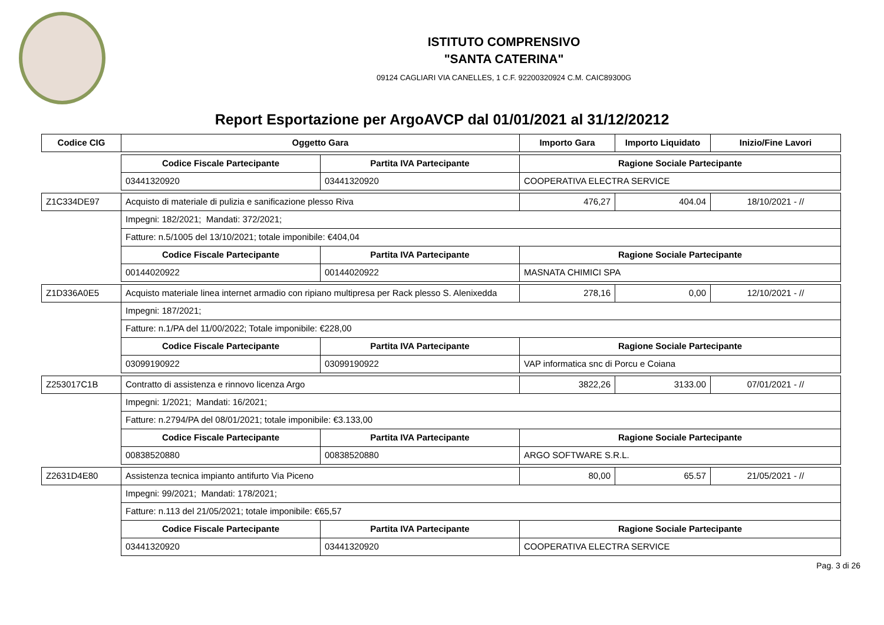ISTITUTO COMPRENSIVO
"SANTA CATERINA"
09124 CAGLIARI VIA CANELLES, 1 C.F. 92200320924 C.M. CAIC89300G
Report Esportazione per ArgoAVCP dal 01/01/2021 al 31/12/20212
| Codice CIG | Oggetto Gara | | Importo Gara | Importo Liquidato | Inizio/Fine Lavori |
| --- | --- | --- | --- | --- | --- |
| | Codice Fiscale Partecipante | Partita IVA Partecipante | Ragione Sociale Partecipante | | |
| | 03441320920 | 03441320920 | COOPERATIVA ELECTRA SERVICE | | |
| Z1C334DE97 | Acquisto di materiale di pulizia e sanificazione plesso Riva | | 476,27 | 404.04 | 18/10/2021 - // |
| | Impegni: 182/2021; Mandati: 372/2021; | | | | |
| | Fatture: n.5/1005 del 13/10/2021; totale imponibile: €404,04 | | | | |
| | Codice Fiscale Partecipante | Partita IVA Partecipante | Ragione Sociale Partecipante | | |
| | 00144020922 | 00144020922 | MASNATA CHIMICI SPA | | |
| Z1D336A0E5 | Acquisto materiale linea internet armadio con ripiano multipresa per Rack plesso S. Alenixedda | | 278,16 | 0,00 | 12/10/2021 - // |
| | Impegni: 187/2021; | | | | |
| | Fatture: n.1/PA del 11/00/2022; Totale imponibile: €228,00 | | | | |
| | Codice Fiscale Partecipante | Partita IVA Partecipante | Ragione Sociale Partecipante | | |
| | 03099190922 | 03099190922 | VAP informatica snc di Porcu e Coiana | | |
| Z253017C1B | Contratto di assistenza e rinnovo licenza Argo | | 3822,26 | 3133.00 | 07/01/2021 - // |
| | Impegni: 1/2021; Mandati: 16/2021; | | | | |
| | Fatture: n.2794/PA del 08/01/2021; totale imponibile: €3.133,00 | | | | |
| | Codice Fiscale Partecipante | Partita IVA Partecipante | Ragione Sociale Partecipante | | |
| | 00838520880 | 00838520880 | ARGO SOFTWARE S.R.L. | | |
| Z2631D4E80 | Assistenza tecnica impianto antifurto Via Piceno | | 80,00 | 65.57 | 21/05/2021 - // |
| | Impegni: 99/2021; Mandati: 178/2021; | | | | |
| | Fatture: n.113 del 21/05/2021; totale imponibile: €65,57 | | | | |
| | Codice Fiscale Partecipante | Partita IVA Partecipante | Ragione Sociale Partecipante | | |
| | 03441320920 | 03441320920 | COOPERATIVA ELECTRA SERVICE | | |
Pag. 3 di 26